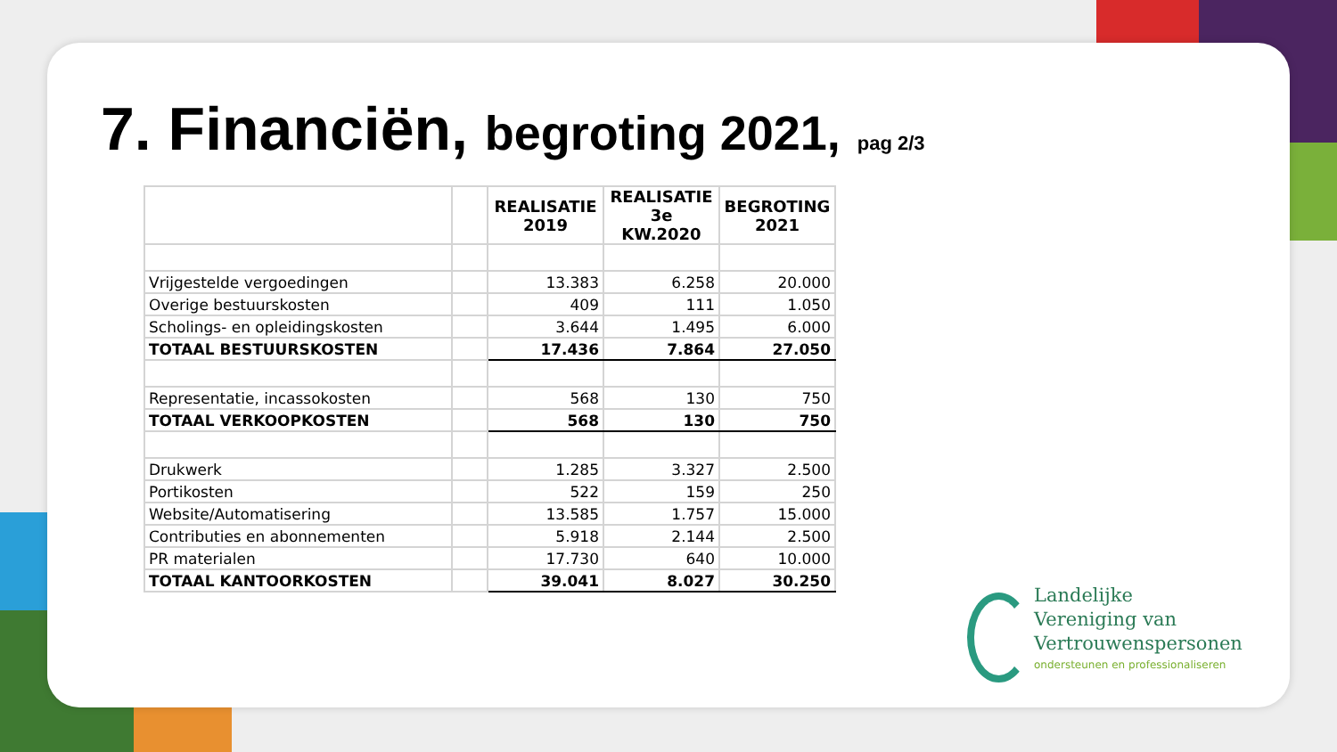7. Financiën, begroting 2021, pag 2/3
| | | REALISATIE 2019 | REALISATIE 3e KW.2020 | BEGROTING 2021 |
| --- | --- | --- | --- | --- |
| Vrijgestelde vergoedingen | | 13.383 | 6.258 | 20.000 |
| Overige bestuurskosten | | 409 | 111 | 1.050 |
| Scholings- en opleidingskosten | | 3.644 | 1.495 | 6.000 |
| TOTAAL BESTUURSKOSTEN | | 17.436 | 7.864 | 27.050 |
| Representatie, incassokosten | | 568 | 130 | 750 |
| TOTAAL VERKOOPKOSTEN | | 568 | 130 | 750 |
| Drukwerk | | 1.285 | 3.327 | 2.500 |
| Portikosten | | 522 | 159 | 250 |
| Website/Automatisering | | 13.585 | 1.757 | 15.000 |
| Contributies en abonnementen | | 5.918 | 2.144 | 2.500 |
| PR materialen | | 17.730 | 640 | 10.000 |
| TOTAAL KANTOORKOSTEN | | 39.041 | 8.027 | 30.250 |
Landelijke
Vereniging van
Vertrouwenspersonen
ondersteunen en professionaliseren